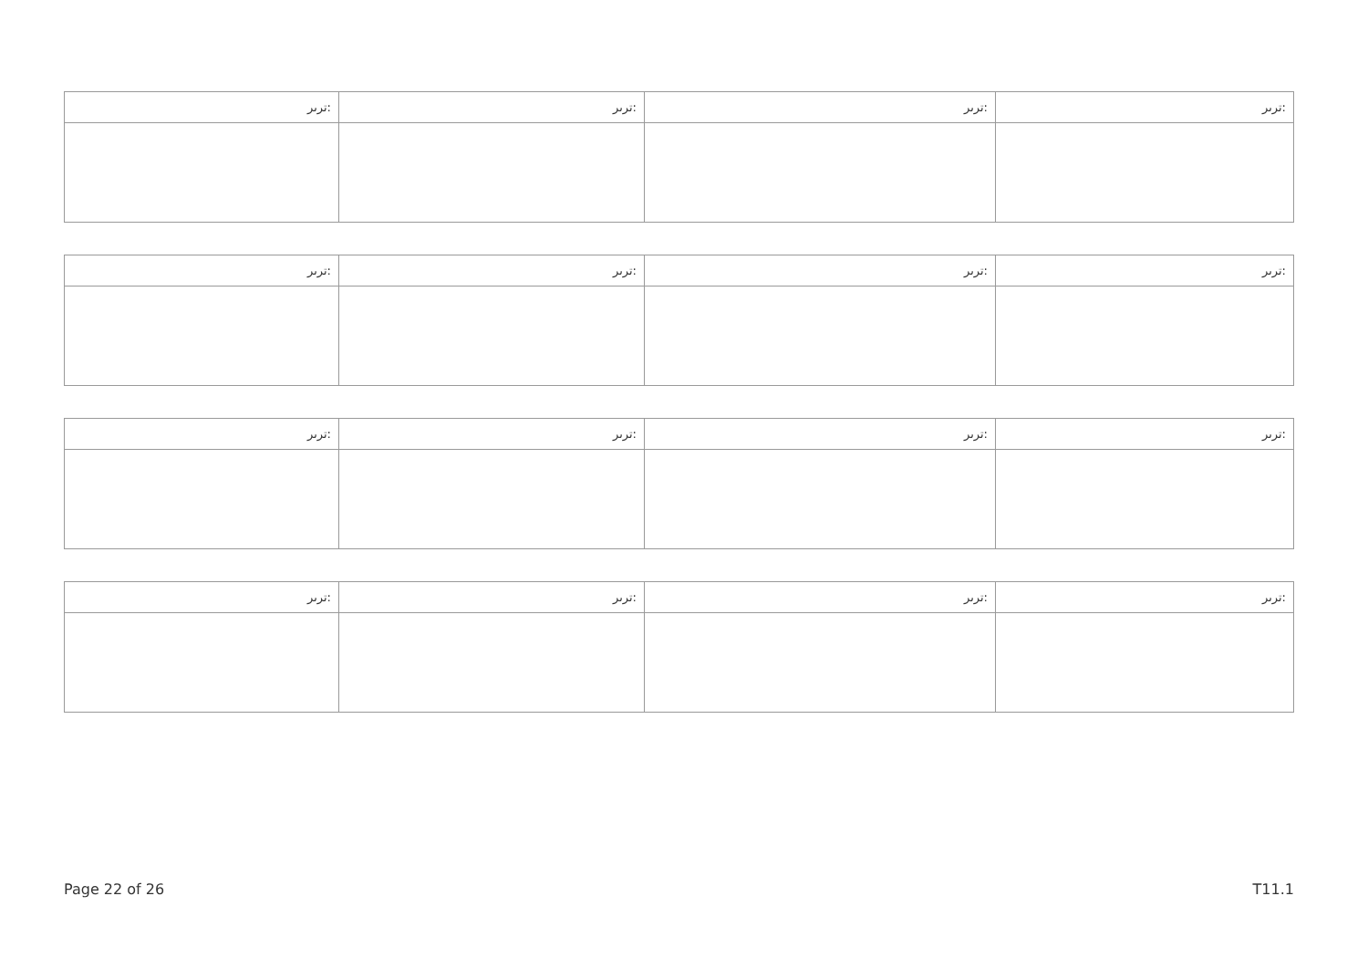| ﻿ﺗﺮﯨﺮ: | ﺗﺮﯨﺮ: | ﺗﺮﯨﺮ: | ﺗﺮﯨﺮ: |
| ﺗﺮﯨﺮ: | ﺗﺮﯨﺮ: | ﺗﺮﯨﺮ: | ﺗﺮﯨﺮ: |
| ﺗﺮﯨﺮ: | ﺗﺮﯨﺮ: | ﺗﺮﯨﺮ: | ﺗﺮﯨﺮ: |
| ﺗﺮﯨﺮ: | ﺗﺮﯨﺮ: | ﺗﺮﯨﺮ: | ﺗﺮﯨﺮ: |
Page 22 of 26 T11.1